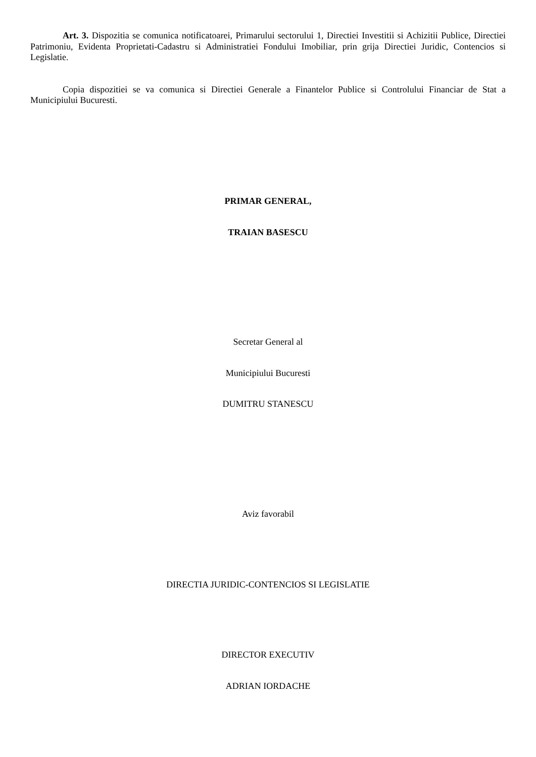Art. 3. Dispozitia se comunica notificatoarei, Primarului sectorului 1, Directiei Investitii si Achizitii Publice, Directiei Patrimoniu, Evidenta Proprietati-Cadastru si Administratiei Fondului Imobiliar, prin grija Directiei Juridic, Contencios si Legislatie.
Copia dispozitiei se va comunica si Directiei Generale a Finantelor Publice si Controlului Financiar de Stat a Municipiului Bucuresti.
PRIMAR GENERAL,
TRAIAN BASESCU
Secretar General al
Municipiului Bucuresti
DUMITRU STANESCU
Aviz favorabil
DIRECTIA JURIDIC-CONTENCIOS SI LEGISLATIE
DIRECTOR EXECUTIV
ADRIAN IORDACHE